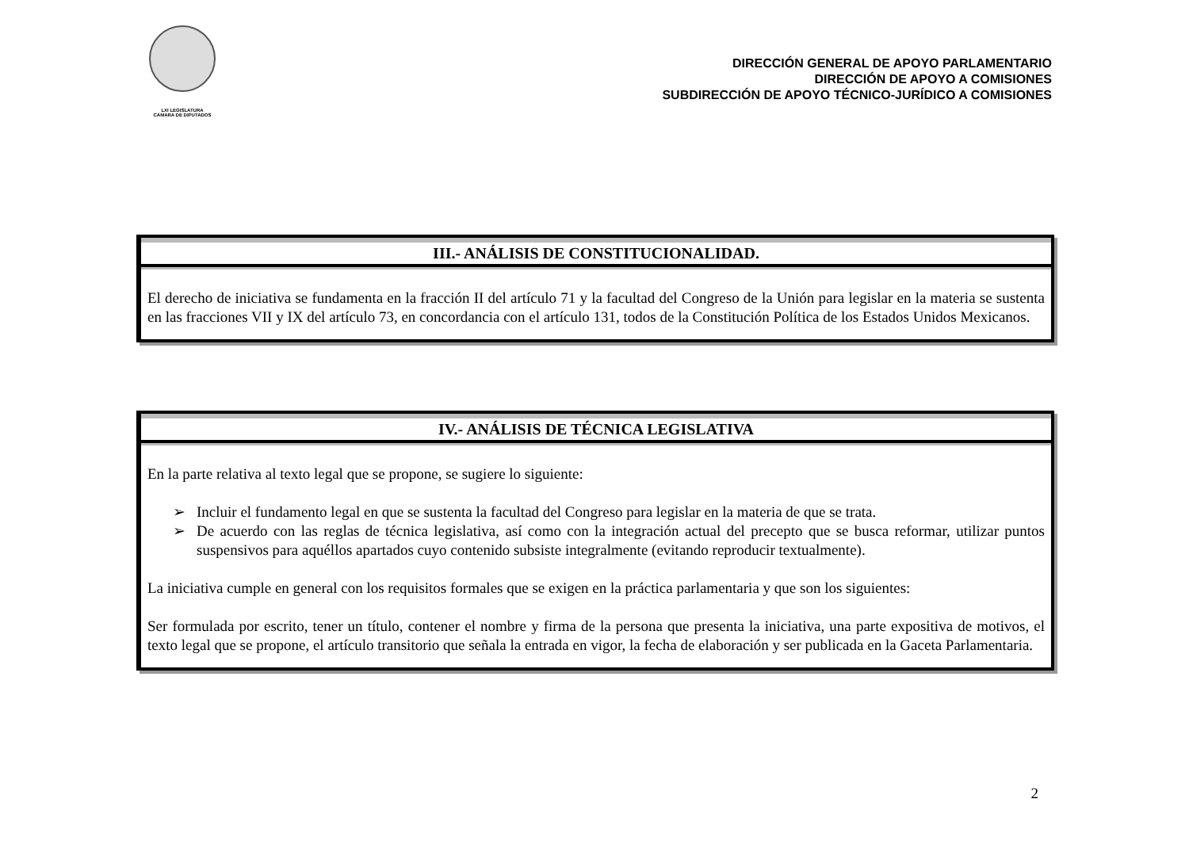LXI LEGISLATURA
CÁMARA DE DIPUTADOS
DIRECCIÓN GENERAL DE APOYO PARLAMENTARIO
DIRECCIÓN DE APOYO A COMISIONES
SUBDIRECCIÓN DE APOYO TÉCNICO-JURÍDICO A COMISIONES
III.- ANÁLISIS DE CONSTITUCIONALIDAD.
El derecho de iniciativa se fundamenta en la fracción II del artículo 71 y la facultad del Congreso de la Unión para legislar en la materia se sustenta en las fracciones VII y IX del artículo 73, en concordancia con el artículo 131, todos de la Constitución Política de los Estados Unidos Mexicanos.
IV.- ANÁLISIS DE TÉCNICA LEGISLATIVA
En la parte relativa al texto legal que se propone, se sugiere lo siguiente:
➢ Incluir el fundamento legal en que se sustenta la facultad del Congreso para legislar en la materia de que se trata.
➢ De acuerdo con las reglas de técnica legislativa, así como con la integración actual del precepto que se busca reformar, utilizar puntos suspensivos para aquéllos apartados cuyo contenido subsiste integralmente (evitando reproducir textualmente).
La iniciativa cumple en general con los requisitos formales que se exigen en la práctica parlamentaria y que son los siguientes:
Ser formulada por escrito, tener un título, contener el nombre y firma de la persona que presenta la iniciativa, una parte expositiva de motivos, el texto legal que se propone, el artículo transitorio que señala la entrada en vigor, la fecha de elaboración y ser publicada en la Gaceta Parlamentaria.
2